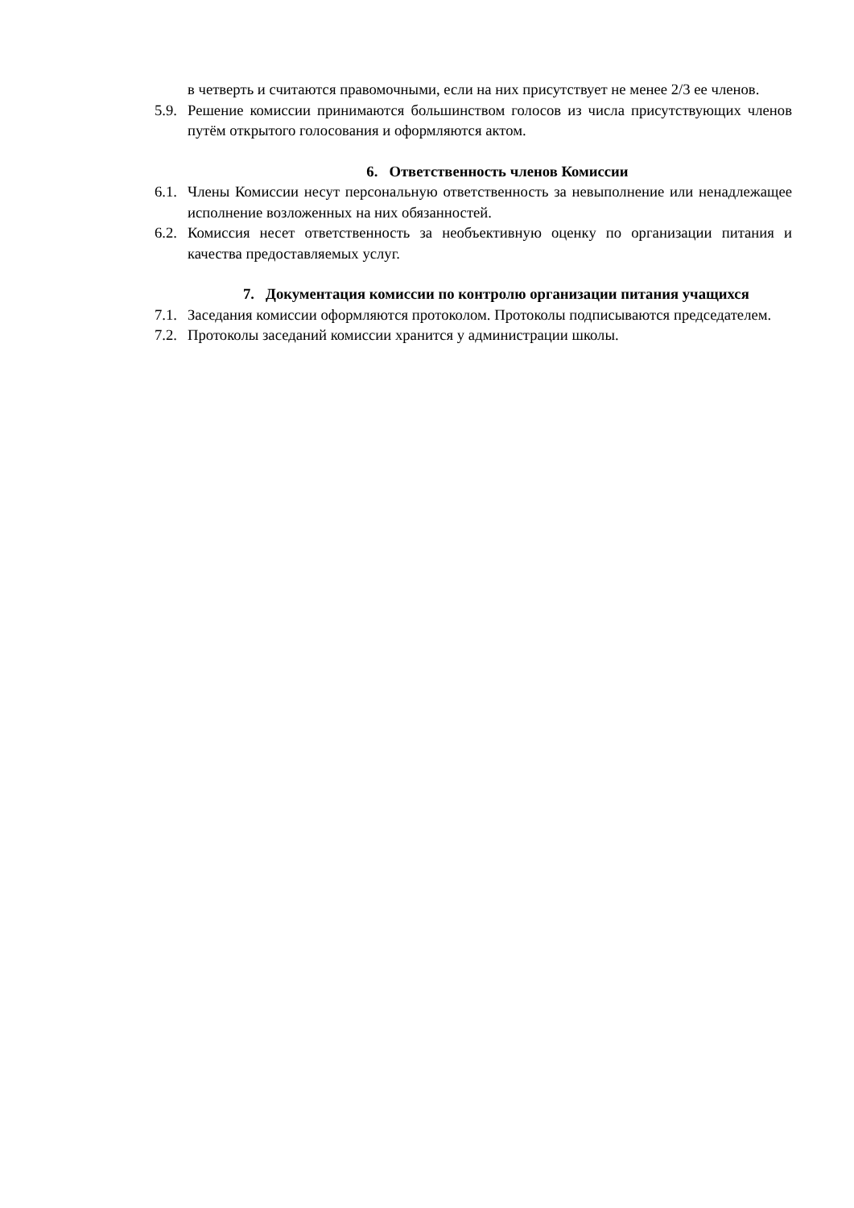в четверть и считаются правомочными, если на них присутствует не менее 2/3 ее членов.
5.9. Решение комиссии принимаются большинством голосов из числа присутствующих членов путём открытого голосования и оформляются актом.
6. Ответственность членов Комиссии
6.1. Члены Комиссии несут персональную ответственность за невыполнение или ненадлежащее исполнение возложенных на них обязанностей.
6.2. Комиссия несет ответственность за необъективную оценку по организации питания и качества предоставляемых услуг.
7. Документация комиссии по контролю организации питания учащихся
7.1. Заседания комиссии оформляются протоколом. Протоколы подписываются председателем.
7.2. Протоколы заседаний комиссии хранится у администрации школы.